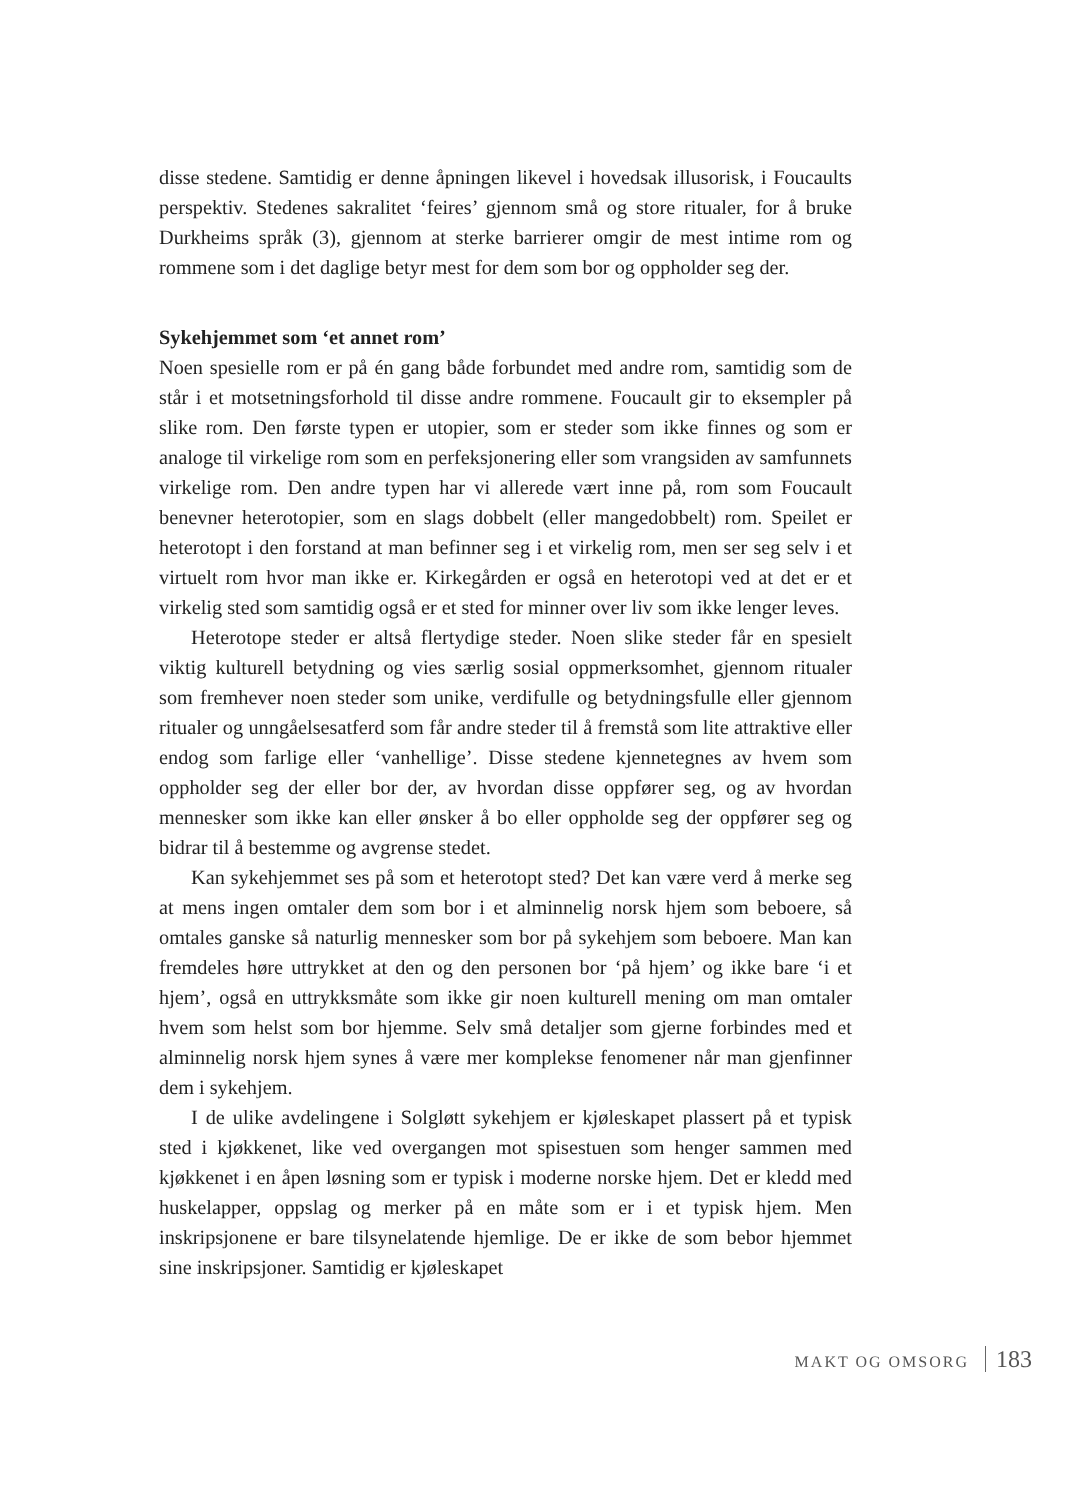disse stedene. Samtidig er denne åpningen likevel i hovedsak illusorisk, i Foucaults perspektiv. Stedenes sakralitet ‘feires’ gjennom små og store ritualer, for å bruke Durkheims språk (3), gjennom at sterke barrierer omgir de mest intime rom og rommene som i det daglige betyr mest for dem som bor og oppholder seg der.
Sykehjemmet som ‘et annet rom’
Noen spesielle rom er på én gang både forbundet med andre rom, samtidig som de står i et motsetningsforhold til disse andre rommene. Foucault gir to eksempler på slike rom. Den første typen er utopier, som er steder som ikke finnes og som er analoge til virkelige rom som en perfeksjonering eller som vrangsiden av samfunnets virkelige rom. Den andre typen har vi allerede vært inne på, rom som Foucault benevner heterotopier, som en slags dobbelt (eller mangedobbelt) rom. Speilet er heterotopt i den forstand at man befinner seg i et virkelig rom, men ser seg selv i et virtuelt rom hvor man ikke er. Kirkegården er også en heterotopi ved at det er et virkelig sted som samtidig også er et sted for minner over liv som ikke lenger leves.
Heterotope steder er altså flertydige steder. Noen slike steder får en spesielt viktig kulturell betydning og vies særlig sosial oppmerksomhet, gjennom ritualer som fremhever noen steder som unike, verdifulle og betydningsfulle eller gjennom ritualer og unngåelsesatferd som får andre steder til å fremstå som lite attraktive eller endog som farlige eller ‘vanhellige’. Disse stedene kjennetegnes av hvem som oppholder seg der eller bor der, av hvordan disse oppfører seg, og av hvordan mennesker som ikke kan eller ønsker å bo eller oppholde seg der oppfører seg og bidrar til å bestemme og avgrense stedet.
Kan sykehjemmet ses på som et heterotopt sted? Det kan være verd å merke seg at mens ingen omtaler dem som bor i et alminnelig norsk hjem som beboere, så omtales ganske så naturlig mennesker som bor på sykehjem som beboere. Man kan fremdeles høre uttrykket at den og den personen bor ‘på hjem’ og ikke bare ‘i et hjem’, også en uttrykksmåte som ikke gir noen kulturell mening om man omtaler hvem som helst som bor hjemme. Selv små detaljer som gjerne forbindes med et alminnelig norsk hjem synes å være mer komplekse fenomener når man gjenfinner dem i sykehjem.
I de ulike avdelingene i Solgløtt sykehjem er kjøleskapet plassert på et typisk sted i kjøkkenet, like ved overgangen mot spisestuen som henger sammen med kjøkkenet i en åpen løsning som er typisk i moderne norske hjem. Det er kledd med huskelapper, oppslag og merker på en måte som er i et typisk hjem. Men inskripsjonene er bare tilsynelatende hjemlige. De er ikke de som bebor hjemmet sine inskripsjoner. Samtidig er kjøleskapet
MAKT OG OMSORG 183